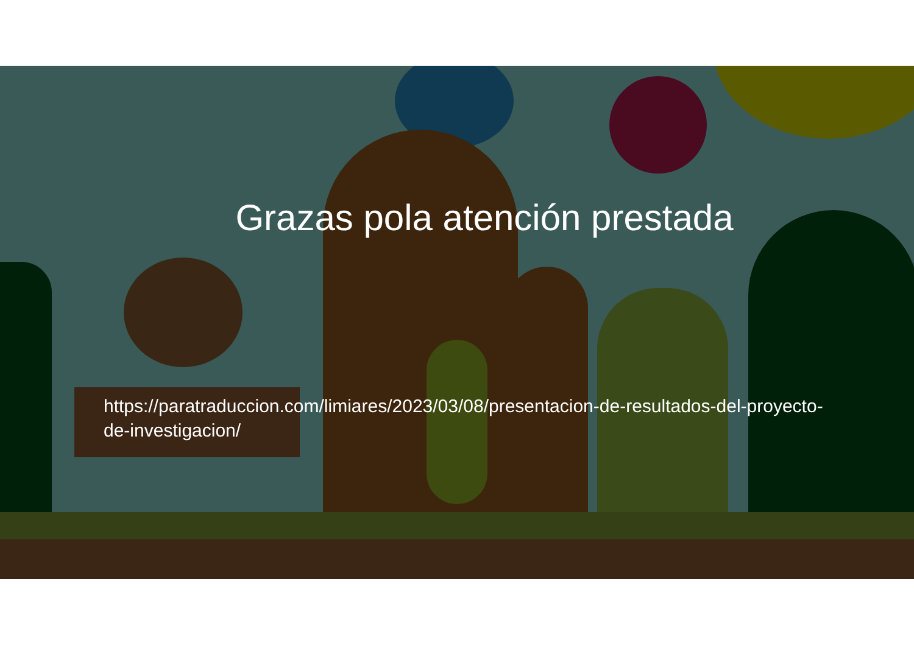Grazas pola atención prestada
https://paratraduccion.com/limiares/2023/03/08/presentacion-de-resultados-del-proyecto-de-investigacion/